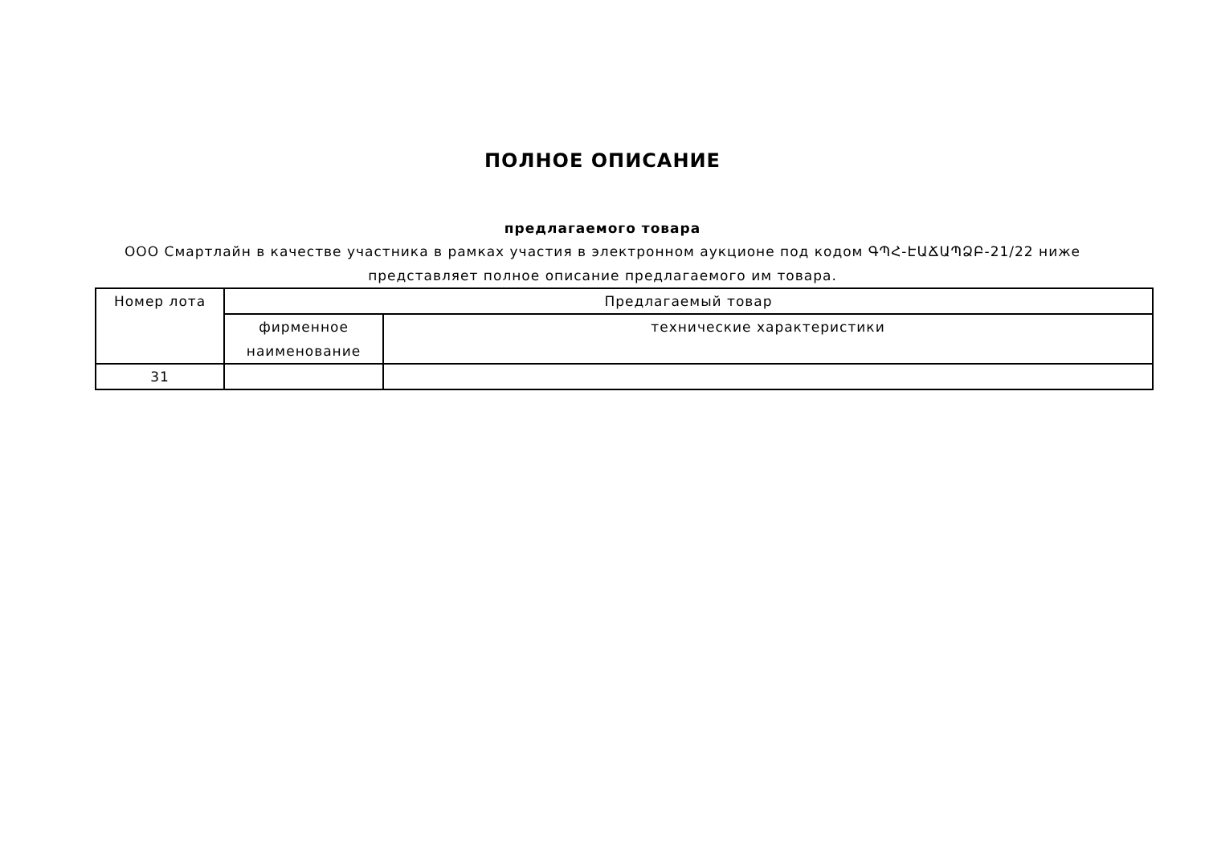ПОЛНОЕ ОПИСАНИЕ
предлагаемого товара
ООО Смартлайн в качестве участника в рамках участия в электронном аукционе под кодом ԳՊՀ-ԷԱՃԱՊՁԲ-21/22 ниже представляет полное описание предлагаемого им товара.
| Номер лота | Предлагаемый товар | |
| --- | --- | --- |
| | фирменное наименование | технические характеристики |
| 31 | | |